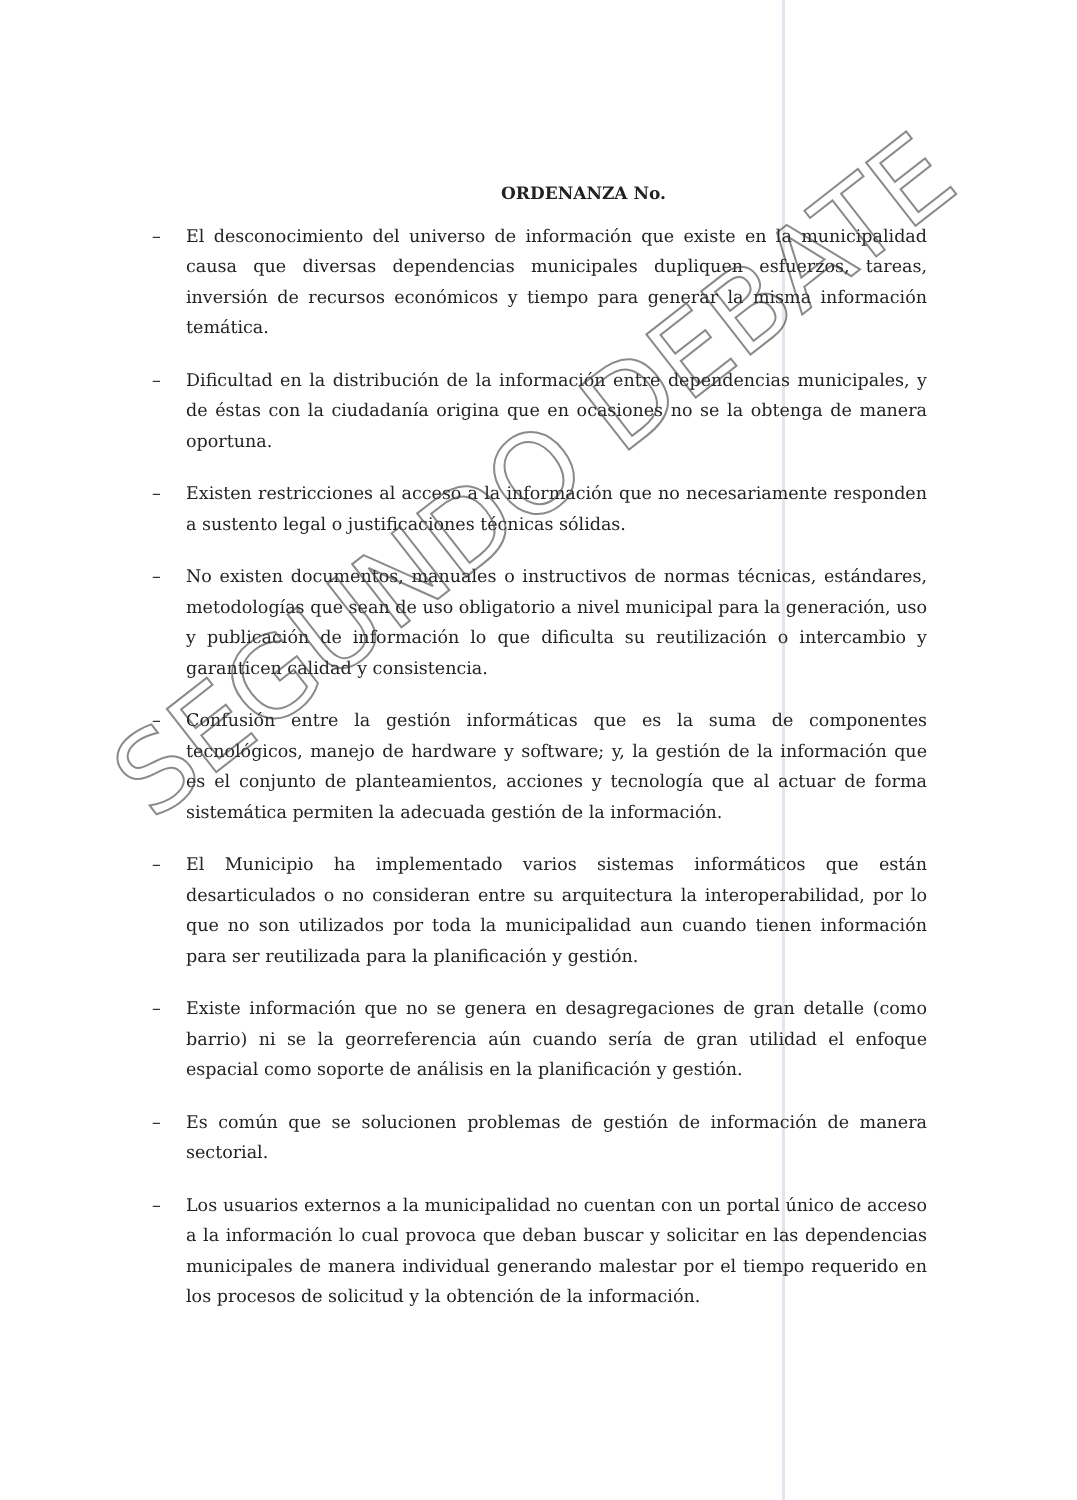ORDENANZA No.
– El desconocimiento del universo de información que existe en la municipalidad causa que diversas dependencias municipales dupliquen esfuerzos, tareas, inversión de recursos económicos y tiempo para generar la misma información temática.
– Dificultad en la distribución de la información entre dependencias municipales, y de éstas con la ciudadanía origina que en ocasiones no se la obtenga de manera oportuna.
– Existen restricciones al acceso a la información que no necesariamente responden a sustento legal o justificaciones técnicas sólidas.
– No existen documentos, manuales o instructivos de normas técnicas, estándares, metodologías que sean de uso obligatorio a nivel municipal para la generación, uso y publicación de información lo que dificulta su reutilización o intercambio y garanticen calidad y consistencia.
– Confusión entre la gestión informáticas que es la suma de componentes tecnológicos, manejo de hardware y software; y, la gestión de la información que es el conjunto de planteamientos, acciones y tecnología que al actuar de forma sistemática permiten la adecuada gestión de la información.
– El Municipio ha implementado varios sistemas informáticos que están desarticulados o no consideran entre su arquitectura la interoperabilidad, por lo que no son utilizados por toda la municipalidad aun cuando tienen información para ser reutilizada para la planificación y gestión.
– Existe información que no se genera en desagregaciones de gran detalle (como barrio) ni se la georreferencia aún cuando sería de gran utilidad el enfoque espacial como soporte de análisis en la planificación y gestión.
– Es común que se solucionen problemas de gestión de información de manera sectorial.
– Los usuarios externos a la municipalidad no cuentan con un portal único de acceso a la información lo cual provoca que deban buscar y solicitar en las dependencias municipales de manera individual generando malestar por el tiempo requerido en los procesos de solicitud y la obtención de la información.
SEGUNDO DEBATE